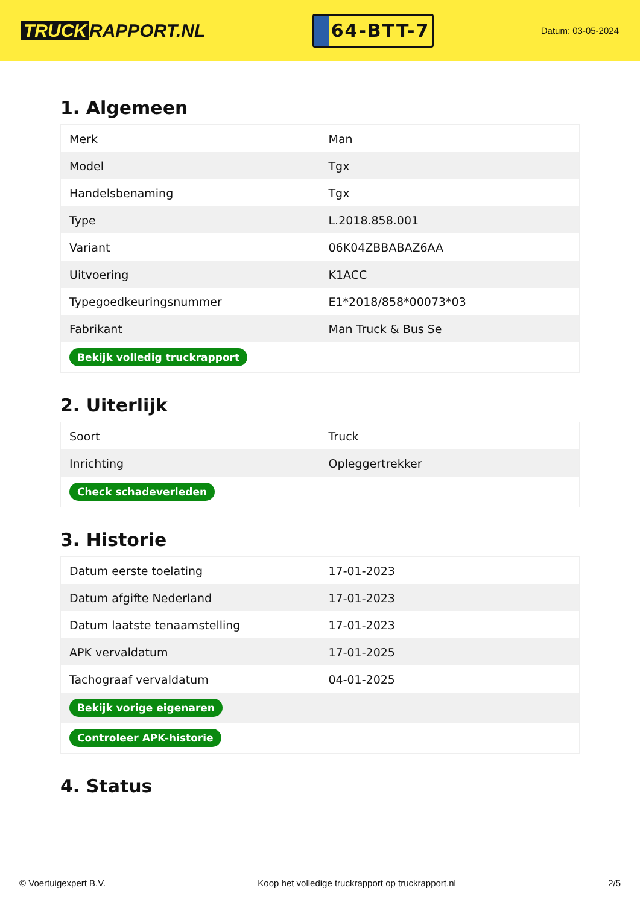TRUCK RAPPORT.NL
64-BTT-7
Datum: 03-05-2024
1. Algemeen
| Merk | Man |
| Model | Tgx |
| Handelsbenaming | Tgx |
| Type | L.2018.858.001 |
| Variant | 06K04ZBBABAZ6AA |
| Uitvoering | K1ACC |
| Typegoedkeuringsnummer | E1*2018/858*00073*03 |
| Fabrikant | Man Truck & Bus Se |
| Bekijk volledig truckrapport | |
2. Uiterlijk
| Soort | Truck |
| Inrichting | Opleggertrekker |
| Check schadeverleden | |
3. Historie
| Datum eerste toelating | 17-01-2023 |
| Datum afgifte Nederland | 17-01-2023 |
| Datum laatste tenaamstelling | 17-01-2023 |
| APK vervaldatum | 17-01-2025 |
| Tachograaf vervaldatum | 04-01-2025 |
| Bekijk vorige eigenaren | |
| Controleer APK-historie | |
4. Status
© Voertuigexpert B.V. Koop het volledige truckrapport op truckrapport.nl 2/5